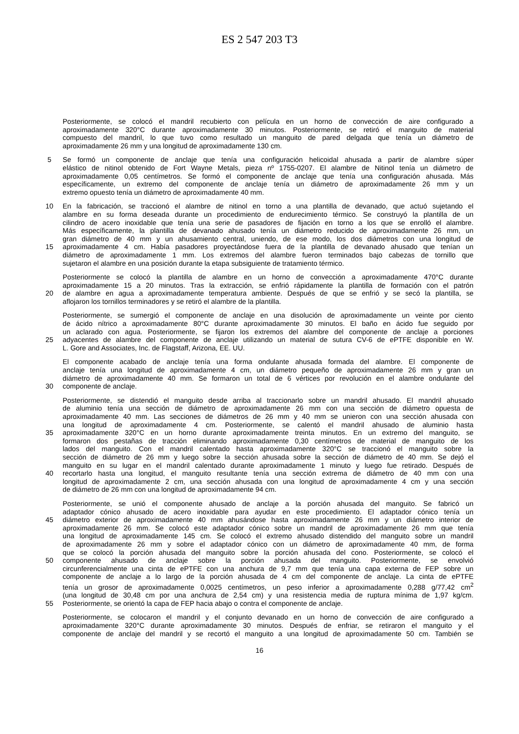ES 2 547 203 T3
Posteriormente, se colocó el mandril recubierto con película en un horno de convección de aire configurado a
aproximadamente 320°C durante aproximadamente 30 minutos. Posteriormente, se retiró el manguito de material
compuesto del mandril, lo que tuvo como resultado un manguito de pared delgada que tenía un diámetro de
aproximadamente 26 mm y una longitud de aproximadamente 130 cm.
5 Se formó un componente de anclaje que tenía una configuración helicoidal ahusada a partir de alambre súper
elástico de nitinol obtenido de Fort Wayne Metals, pieza nº 1755-0207. El alambre de Nitinol tenía un diámetro de
aproximadamente 0,05 centímetros. Se formó el componente de anclaje que tenía una configuración ahusada. Más
específicamente, un extremo del componente de anclaje tenía un diámetro de aproximadamente 26 mm y un
extremo opuesto tenía un diámetro de aproximadamente 40 mm.
10 En la fabricación, se traccionó el alambre de nitinol en torno a una plantilla de devanado, que actuó sujetando el
alambre en su forma deseada durante un procedimiento de endurecimiento térmico. Se construyó la plantilla de un
cilindro de acero inoxidable que tenía una serie de pasadores de fijación en torno a los que se enrolló el alambre.
Más específicamente, la plantilla de devanado ahusado tenía un diámetro reducido de aproximadamente 26 mm, un
gran diámetro de 40 mm y un ahusamiento central, uniendo, de ese modo, los dos diámetros con una longitud de
15 aproximadamente 4 cm. Había pasadores proyectándose fuera de la plantilla de devanado ahusado que tenían un
diámetro de aproximadamente 1 mm. Los extremos del alambre fueron terminados bajo cabezas de tornillo que
sujetaron el alambre en una posición durante la etapa subsiguiente de tratamiento térmico.
Posteriormente se colocó la plantilla de alambre en un horno de convección a aproximadamente 470°C durante
aproximadamente 15 a 20 minutos. Tras la extracción, se enfrió rápidamente la plantilla de formación con el patrón
20 de alambre en agua a aproximadamente temperatura ambiente. Después de que se enfrió y se secó la plantilla, se
aflojaron los tornillos terminadores y se retiró el alambre de la plantilla.
Posteriormente, se sumergió el componente de anclaje en una disolución de aproximadamente un veinte por ciento
de ácido nítrico a aproximadamente 80°C durante aproximadamente 30 minutos. El baño en ácido fue seguido por
un aclarado con agua. Posteriormente, se fijaron los extremos del alambre del componente de anclaje a porciones
25 adyacentes de alambre del componente de anclaje utilizando un material de sutura CV-6 de ePTFE disponible en W.
L. Gore and Associates, Inc. de Flagstaff, Arizona, EE. UU.
El componente acabado de anclaje tenía una forma ondulante ahusada formada del alambre. El componente de
anclaje tenía una longitud de aproximadamente 4 cm, un diámetro pequeño de aproximadamente 26 mm y gran un
diámetro de aproximadamente 40 mm. Se formaron un total de 6 vértices por revolución en el alambre ondulante del
30 componente de anclaje.
Posteriormente, se distendió el manguito desde arriba al traccionarlo sobre un mandril ahusado. El mandril ahusado
de aluminio tenía una sección de diámetro de aproximadamente 26 mm con una sección de diámetro opuesta de
aproximadamente 40 mm. Las secciones de diámetros de 26 mm y 40 mm se unieron con una sección ahusada con
una longitud de aproximadamente 4 cm. Posteriormente, se calentó el mandril ahusado de aluminio hasta
35 aproximadamente 320°C en un horno durante aproximadamente treinta minutos. En un extremo del manguito, se
formaron dos pestañas de tracción eliminando aproximadamente 0,30 centímetros de material de manguito de los
lados del manguito. Con el mandril calentado hasta aproximadamente 320°C se traccionó el manguito sobre la
sección de diámetro de 26 mm y luego sobre la sección ahusada sobre la sección de diámetro de 40 mm. Se dejó el
manguito en su lugar en el mandril calentado durante aproximadamente 1 minuto y luego fue retirado. Después de
40 recortarlo hasta una longitud, el manguito resultante tenía una sección extrema de diámetro de 40 mm con una
longitud de aproximadamente 2 cm, una sección ahusada con una longitud de aproximadamente 4 cm y una sección
de diámetro de 26 mm con una longitud de aproximadamente 94 cm.
Posteriormente, se unió el componente ahusado de anclaje a la porción ahusada del manguito. Se fabricó un
adaptador cónico ahusado de acero inoxidable para ayudar en este procedimiento. El adaptador cónico tenía un
45 diámetro exterior de aproximadamente 40 mm ahusándose hasta aproximadamente 26 mm y un diámetro interior de
aproximadamente 26 mm. Se colocó este adaptador cónico sobre un mandril de aproximadamente 26 mm que tenía
una longitud de aproximadamente 145 cm. Se colocó el extremo ahusado distendido del manguito sobre un mandril
de aproximadamente 26 mm y sobre el adaptador cónico con un diámetro de aproximadamente 40 mm, de forma
que se colocó la porción ahusada del manguito sobre la porción ahusada del cono. Posteriormente, se colocó el
50 componente ahusado de anclaje sobre la porción ahusada del manguito. Posteriormente, se envolvió
circunferencialmente una cinta de ePTFE con una anchura de 9,7 mm que tenía una capa externa de FEP sobre un
componente de anclaje a lo largo de la porción ahusada de 4 cm del componente de anclaje. La cinta de ePTFE
tenía un grosor de aproximadamente 0,0025 centímetros, un peso inferior a aproximadamente 0,288 g/77,42 cm<sup>2</sup>
(una longitud de 30,48 cm por una anchura de 2,54 cm) y una resistencia media de ruptura mínima de 1,97 kg/cm.
55 Posteriormente, se orientó la capa de FEP hacia abajo o contra el componente de anclaje.
Posteriormente, se colocaron el mandril y el conjunto devanado en un horno de convección de aire configurado a
aproximadamente 320°C durante aproximadamente 30 minutos. Después de enfriar, se retiraron el manguito y el
componente de anclaje del mandril y se recortó el manguito a una longitud de aproximadamente 50 cm. También se
16